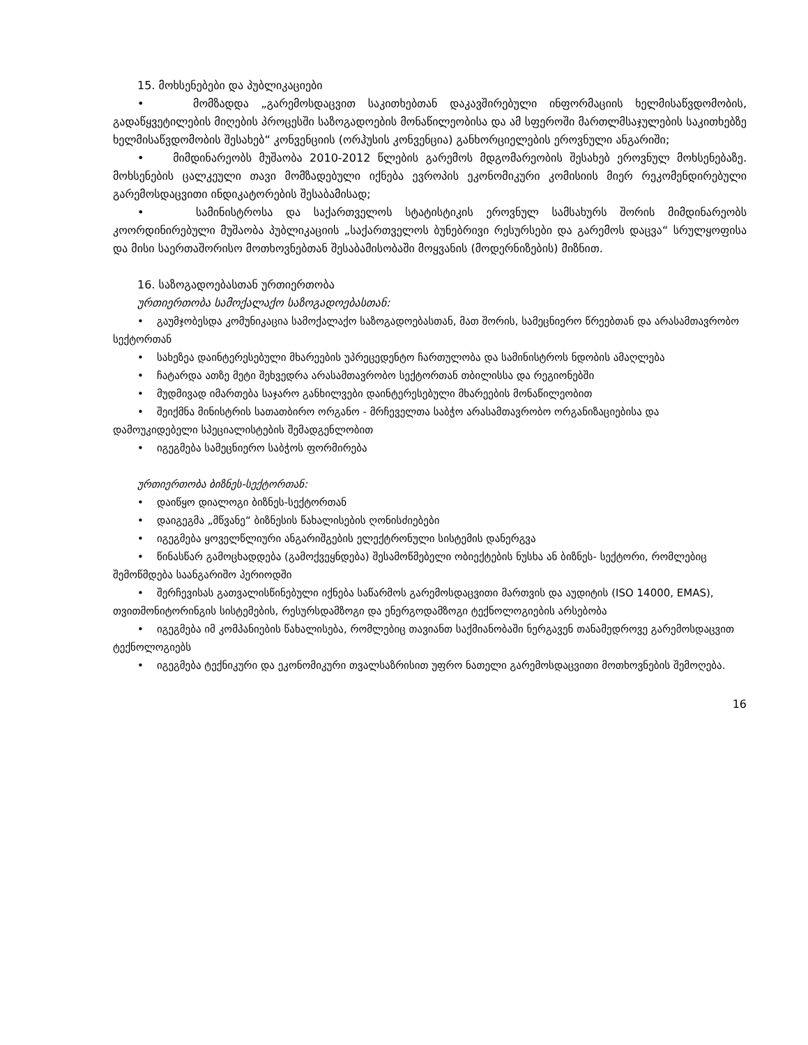15. მოხსენებები და პუბლიკაციები
• მომზადდა „გარემოსდაცვით საკითხებთან დაკავშირებული ინფორმაციის ხელმისაწვდომობის, გადაწყვეტილების მიღების პროცესში საზოგადოების მონაწილეობისა და ამ სფეროში მართლმსაჯულების საკითხებზე ხელმისაწვდომობის შესახებ“ კონვენციის (ორჰუსის კონვენცია) განხორციელების ეროვნული ანგარიში;
• მიმდინარეობს მუშაობა 2010-2012 წლების გარემოს მდგომარეობის შესახებ ეროვნულ მოხსენებაზე. მოხსენების ცალკეული თავი მომზადებული იქნება ევროპის ეკონომიკური კომისიის მიერ რეკომენდირებული გარემოსდაცვითი ინდიკატორების შესაბამისად;
• სამინისტროსა და საქართველოს სტატისტიკის ეროვნულ სამსახურს შორის მიმდინარეობს კოორდინირებული მუშაობა პუბლიკაციის „საქართველოს ბუნებრივი რესურსები და გარემოს დაცვა“ სრულყოფისა და მისი საერთაშორისო მოთხოვნებთან შესაბამისობაში მოყვანის (მოდერნიზების) მიზნით.
16. საზოგადოებასთან ურთიერთობა
ურთიერთობა სამოქალაქო საზოგადოებასთან:
• გაუმჯობესდა კომუნიკაცია სამოქალაქო საზოგადოებასთან, მათ შორის, სამეცნიერო წრეებთან და არასამთავრობო სექტორთან
• სახეზეა დაინტერესებული მხარეების უპრეცედენტო ჩართულობა და სამინისტროს ნდობის ამაღლება
• ჩატარდა ათზე მეტი შეხვედრა არასამთავრობო სექტორთან თბილისსა და რეგიონებში
• მუდმივად იმართება საჯარო განხილვები დაინტერესებული მხარეების მონაწილეობით
• შეიქმნა მინისტრის სათათბირო ორგანო - მრჩეველთა საბჭო არასამთავრობო ორგანიზაციებისა და დამოუკიდებელი სპეციალისტების შემადგენლობით
• იგეგმება სამეცნიერო საბჭოს ფორმირება
ურთიერთობა ბიზნეს-სექტორთან:
• დაიწყო დიალოგი ბიზნეს-სექტორთან
• დაიგეგმა „მწვანე“ ბიზნესის წახალისების ღონისძიებები
• იგეგმება ყოველწლიური ანგარიშგების ელექტრონული სისტემის დანერგვა
• წინასწარ გამოცხადდება (გამოქვეყნდება) შესამოწმებელი ობიექტების ნუსხა ან ბიზნეს- სექტორი, რომლებიც შემოწმდება საანგარიშო პერიოდში
• შერჩევისას გათვალისწინებული იქნება საწარმოს გარემოსდაცვითი მართვის და აუდიტის (ISO 14000, EMAS), თვითმონიტორინგის სისტემების, რესურსდამზოგი და ენერგოდამზოგი ტექნოლოგიების არსებობა
• იგეგმება იმ კომპანიების წახალისება, რომლებიც თავიანთ საქმიანობაში ნერგავენ თანამედროვე გარემოსდაცვით ტექნოლოგიებს
• იგეგმება ტექნიკური და ეკონომიკური თვალსაზრისით უფრო ნათელი გარემოსდაცვითი მოთხოვნების შემოღება.
16